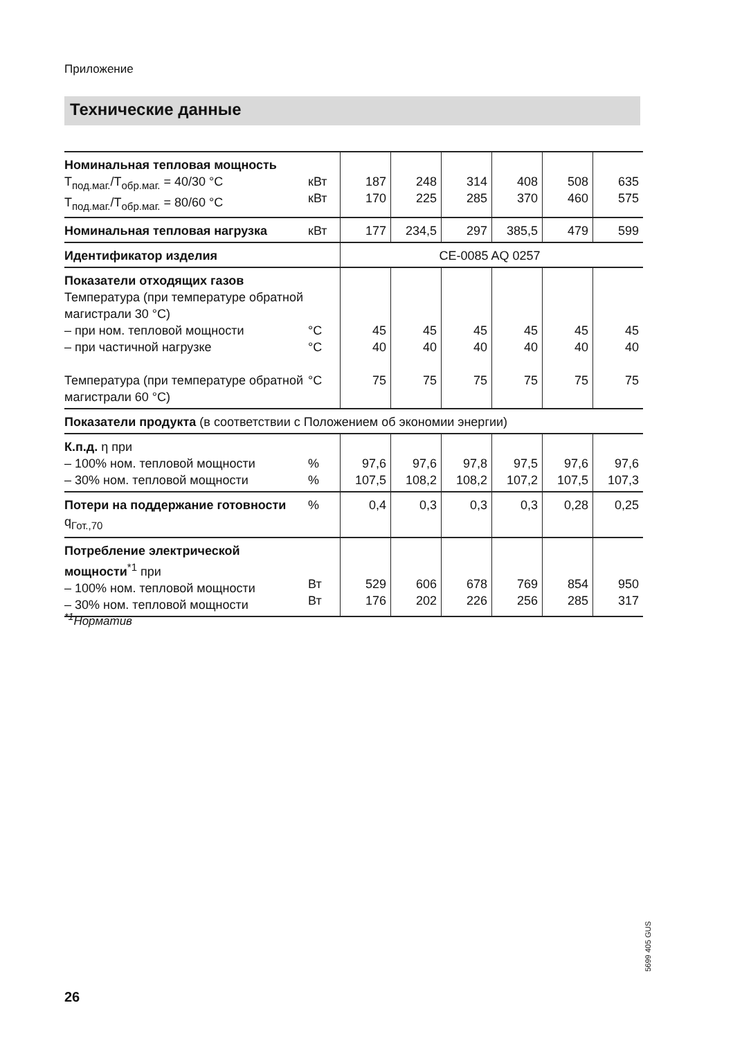Приложение
Технические данные
| Номинальная тепловая мощность T<sub>под.маг.</sub>/T<sub>обр.маг.</sub> = 40/30 °C T<sub>под.маг.</sub>/T<sub>обр.маг.</sub> = 80/60 °C | кВт кВт | 187 170 | 248 225 | 314 285 | 408 370 | 508 460 | 635 575 |
| Номинальная тепловая нагрузка | кВт | 177 | 234,5 | 297 | 385,5 | 479 | 599 |
| Идентификатор изделия | | CE-0085 AQ 0257 | | | | | |
| Показатели отходящих газов Температура (при температуре обратной магистрали 30 °C) – при ном. тепловой мощности – при частичной нагрузке Температура (при температуре обратной магистрали 60 °C) | °C °C °C | 45 40 75 | 45 40 75 | 45 40 75 | 45 40 75 | 45 40 75 | 45 40 75 |
| Показатели продукта (в соответствии с Положением об экономии энергии) | | | | | | | |
| К.п.д. η при – 100% ном. тепловой мощности – 30% ном. тепловой мощности | % % | 97,6 107,5 | 97,6 108,2 | 97,8 108,2 | 97,5 107,2 | 97,6 107,5 | 97,6 107,3 |
| Потери на поддержание готовности q<sub>Гот.,70</sub> | % | 0,4 | 0,3 | 0,3 | 0,3 | 0,28 | 0,25 |
| Потребление электрической мощности<sup>*1</sup> при – 100% ном. тепловой мощности – 30% ном. тепловой мощности | Вт Вт | 529 176 | 606 202 | 678 226 | 769 256 | 854 285 | 950 317 |
<sup>*1</sup>Норматив
5699 405 GUS
26